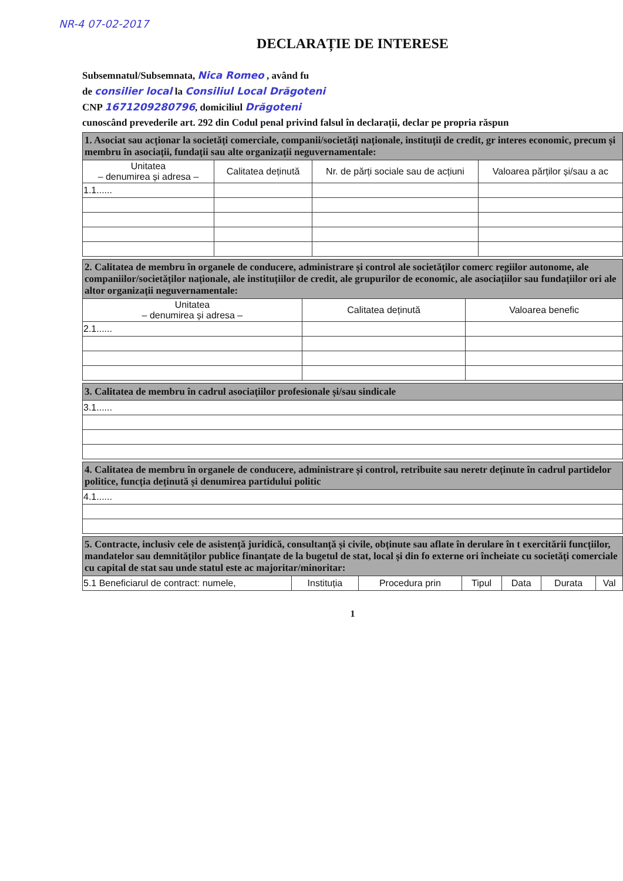NR-4 07-02-2017
DECLARAȚIE DE INTERESE
Subsemnatul/Subsemnata, Nica Romeo , având fu
de consilier local la Consiliul Local Drăgoteni
CNP 1671209280796, domiciliul Drăgoteni
cunoscând prevederile art. 292 din Codul penal privind falsul în declarații, declar pe propria răspun
| 1. Asociat sau acționar la societăți comerciale, companii/societăți naționale, instituții de credit, gr interes economic, precum și membru în asociații, fundații sau alte organizații neguvernamentale: | | | |
| Unitatea – denumirea și adresa – | Calitatea deținută | Nr. de părți sociale sau de acțiuni | Valoarea părților și/sau a ac |
| 1.1...... | | | |
| 2. Calitatea de membru în organele de conducere, administrare și control ale societăților comerc regiilor autonome, ale companiilor/societăților naționale, ale instituțiilor de credit, ale grupurilor de economic, ale asociațiilor sau fundațiilor ori ale altor organizații neguvernamentale: | | |
| Unitatea – denumirea și adresa – | Calitatea deținută | Valoarea benefic |
| 2.1...... | | |
| 3. Calitatea de membru în cadrul asociațiilor profesionale și/sau sindicale |
| 3.1...... |
| 4. Calitatea de membru în organele de conducere, administrare și control, retribuite sau neretr deținute în cadrul partidelor politice, funcția deținută și denumirea partidului politic |
| 4.1...... |
| 5. Contracte, inclusiv cele de asistență juridică, consultanță și civile, obținute sau aflate în derulare în t exercitării funcțiilor, mandatelor sau demnităților publice finanțate de la bugetul de stat, local și din fo externe ori încheiate cu societăți comerciale cu capital de stat sau unde statul este ac majoritar/minoritar: | | | | | | |
| 5.1 Beneficiarul de contract: numele, | Instituția | Procedura prin | Tipul | Data | Durata | Val |
1